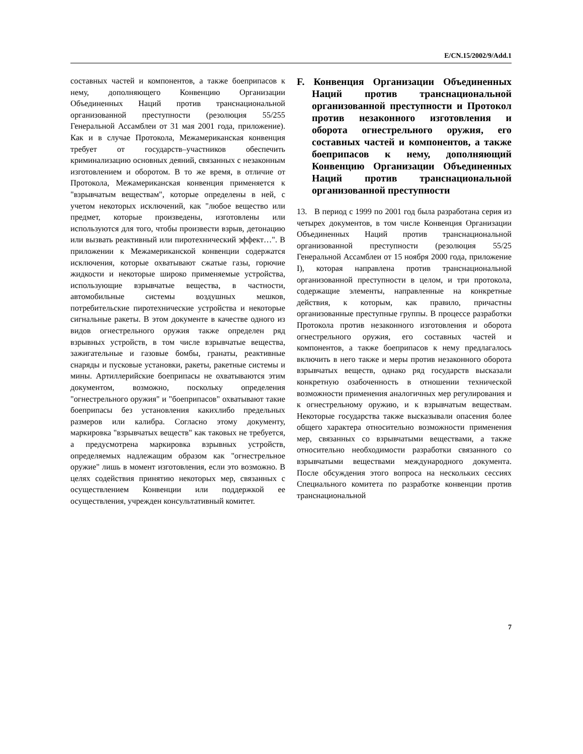E/CN.15/2002/9/Add.1
составных частей и компонентов, а также боеприпасов к нему, дополняющего Конвенцию Организации Объединенных Наций против транснациональной организованной преступности (резолюция 55/255 Генеральной Ассамблеи от 31 мая 2001 года, приложение). Как и в случае Протокола, Межамериканская конвенция требует от государств–участников обеспечить криминализацию основных деяний, связанных с незаконным изготовлением и оборотом. В то же время, в отличие от Протокола, Межамериканская конвенция применяется к "взрывчатым веществам", которые определены в ней, с учетом некоторых исключений, как "любое вещество или предмет, которые произведены, изготовлены или используются для того, чтобы произвести взрыв, детонацию или вызвать реактивный или пиротехнический эффект…". В приложении к Межамериканской конвенции содержатся исключения, которые охватывают сжатые газы, горючие жидкости и некоторые широко применяемые устройства, использующие взрывчатые вещества, в частности, автомобильные системы воздушных мешков, потребительские пиротехнические устройства и некоторые сигнальные ракеты. В этом документе в качестве одного из видов огнестрельного оружия также определен ряд взрывных устройств, в том числе взрывчатые вещества, зажигательные и газовые бомбы, гранаты, реактивные снаряды и пусковые установки, ракеты, ракетные системы и мины. Артиллерийские боеприпасы не охватываются этим документом, возможно, поскольку определения "огнестрельного оружия" и "боеприпасов" охватывают такие боеприпасы без установления какихлибо предельных размеров или калибра. Согласно этому документу, маркировка "взрывчатых веществ" как таковых не требуется, а предусмотрена маркировка взрывных устройств, определяемых надлежащим образом как "огнестрельное оружие" лишь в момент изготовления, если это возможно. В целях содействия принятию некоторых мер, связанных с осуществлением Конвенции или поддержкой ее осуществления, учрежден консультативный комитет.
F. Конвенция Организации Объединенных Наций против транснациональной организованной преступности и Протокол против незаконного изготовления и оборота огнестрельного оружия, его составных частей и компонентов, а также боеприпасов к нему, дополняющий Конвенцию Организации Объединенных Наций против транснациональной организованной преступности
13. В период с 1999 по 2001 год была разработана серия из четырех документов, в том числе Конвенция Организации Объединенных Наций против транснациональной организованной преступности (резолюция 55/25 Генеральной Ассамблеи от 15 ноября 2000 года, приложение I), которая направлена против транснациональной организованной преступности в целом, и три протокола, содержащие элементы, направленные на конкретные действия, к которым, как правило, причастны организованные преступные группы. В процессе разработки Протокола против незаконного изготовления и оборота огнестрельного оружия, его составных частей и компонентов, а также боеприпасов к нему предлагалось включить в него также и меры против незаконного оборота взрывчатых веществ, однако ряд государств высказали конкретную озабоченность в отношении технической возможности применения аналогичных мер регулирования и к огнестрельному оружию, и к взрывчатым веществам. Некоторые государства также высказывали опасения более общего характера относительно возможности применения мер, связанных со взрывчатыми веществами, а также относительно необходимости разработки связанного со взрывчатыми веществами международного документа. После обсуждения этого вопроса на нескольких сессиях Специального комитета по разработке конвенции против транснациональной
7